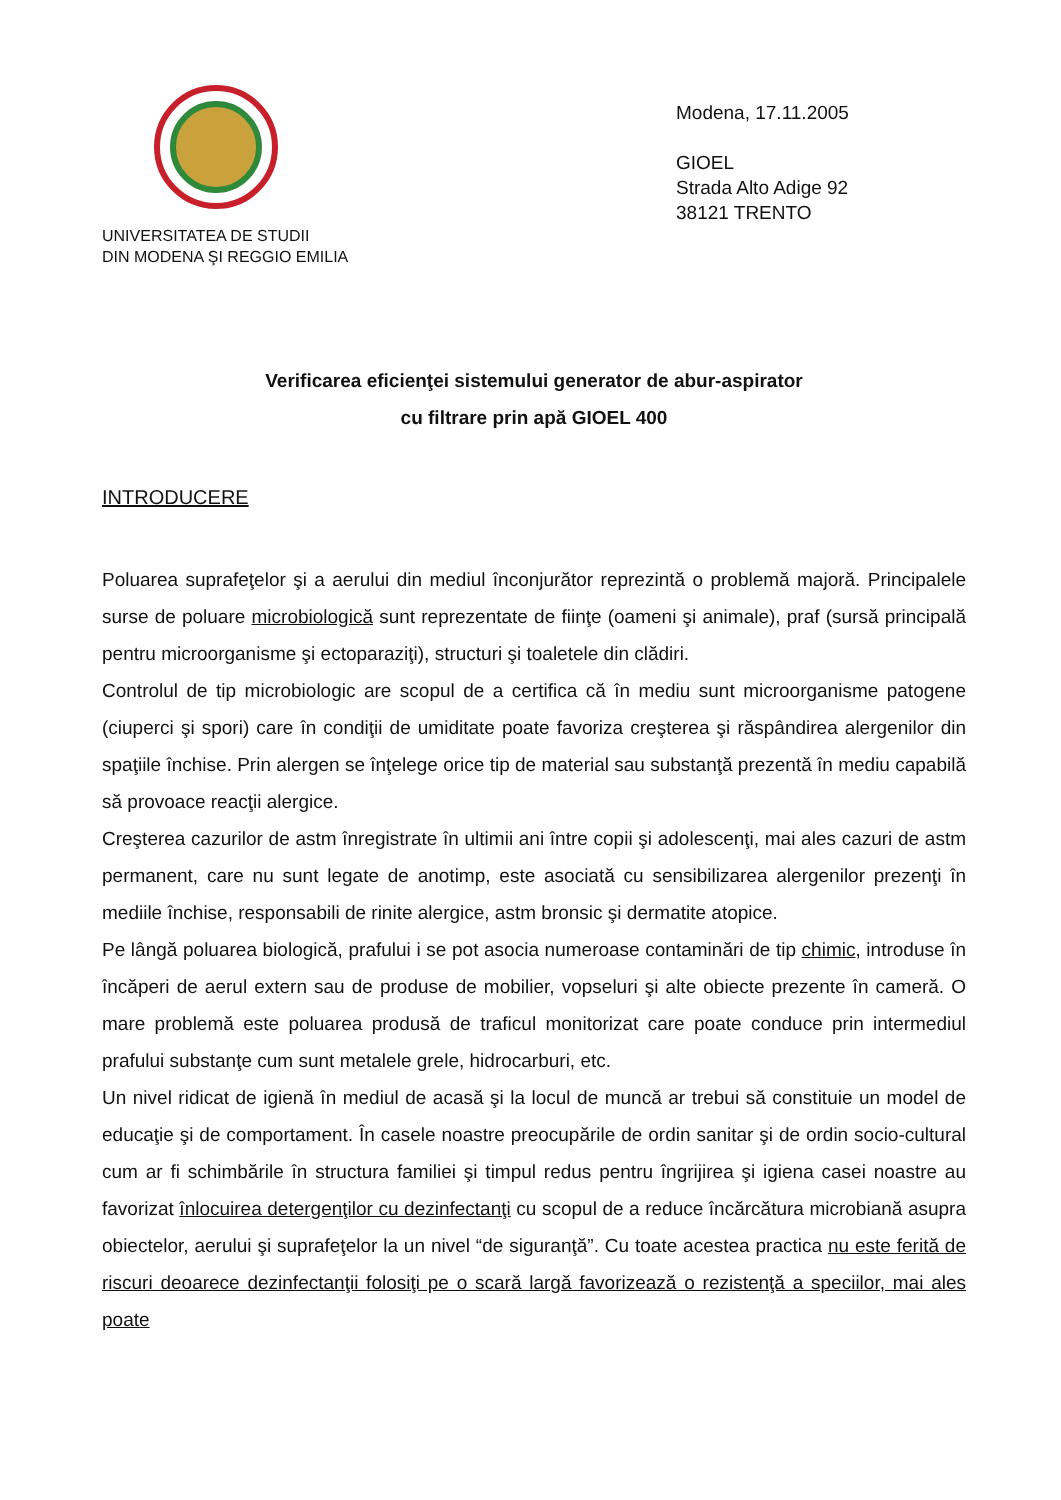UNIVERSITATEA DE STUDII
DIN MODENA ŞI REGGIO EMILIA
Modena, 17.11.2005
GIOEL
Strada Alto Adige 92
38121 TRENTO
Verificarea eficienţei sistemului generator de abur-aspirator
cu filtrare prin apă GIOEL 400
INTRODUCERE
Poluarea suprafeţelor şi a aerului din mediul înconjurător reprezintă o problemă majoră. Principalele surse de poluare microbiologică sunt reprezentate de fiinţe (oameni şi animale), praf (sursă principală pentru microorganisme şi ectoparaziţi), structuri şi toaletele din clădiri.
Controlul de tip microbiologic are scopul de a certifica că în mediu sunt microorganisme patogene (ciuperci şi spori) care în condiţii de umiditate poate favoriza creşterea şi răspândirea alergenilor din spaţiile închise. Prin alergen se înţelege orice tip de material sau substanţă prezentă în mediu capabilă să provoace reacţii alergice.
Creşterea cazurilor de astm înregistrate în ultimii ani între copii şi adolescenţi, mai ales cazuri de astm permanent, care nu sunt legate de anotimp, este asociată cu sensibilizarea alergenilor prezenţi în mediile închise, responsabili de rinite alergice, astm bronsic şi dermatite atopice.
Pe lângă poluarea biologică, prafului i se pot asocia numeroase contaminări de tip chimic, introduse în încăperi de aerul extern sau de produse de mobilier, vopseluri şi alte obiecte prezente în cameră. O mare problemă este poluarea produsă de traficul monitorizat care poate conduce prin intermediul prafului substanţe cum sunt metalele grele, hidrocarburi, etc.
Un nivel ridicat de igienă în mediul de acasă şi la locul de muncă ar trebui să constituie un model de educaţie şi de comportament. În casele noastre preocupările de ordin sanitar şi de ordin socio-cultural cum ar fi schimbările în structura familiei şi timpul redus pentru îngrijirea şi igiena casei noastre au favorizat înlocuirea detergenţilor cu dezinfectanţi cu scopul de a reduce încărcătura microbiană asupra obiectelor, aerului şi suprafeţelor la un nivel “de siguranţă”. Cu toate acestea practica nu este ferită de riscuri deoarece dezinfectanţii folosiţi pe o scară largă favorizează o rezistenţă a speciilor, mai ales poate